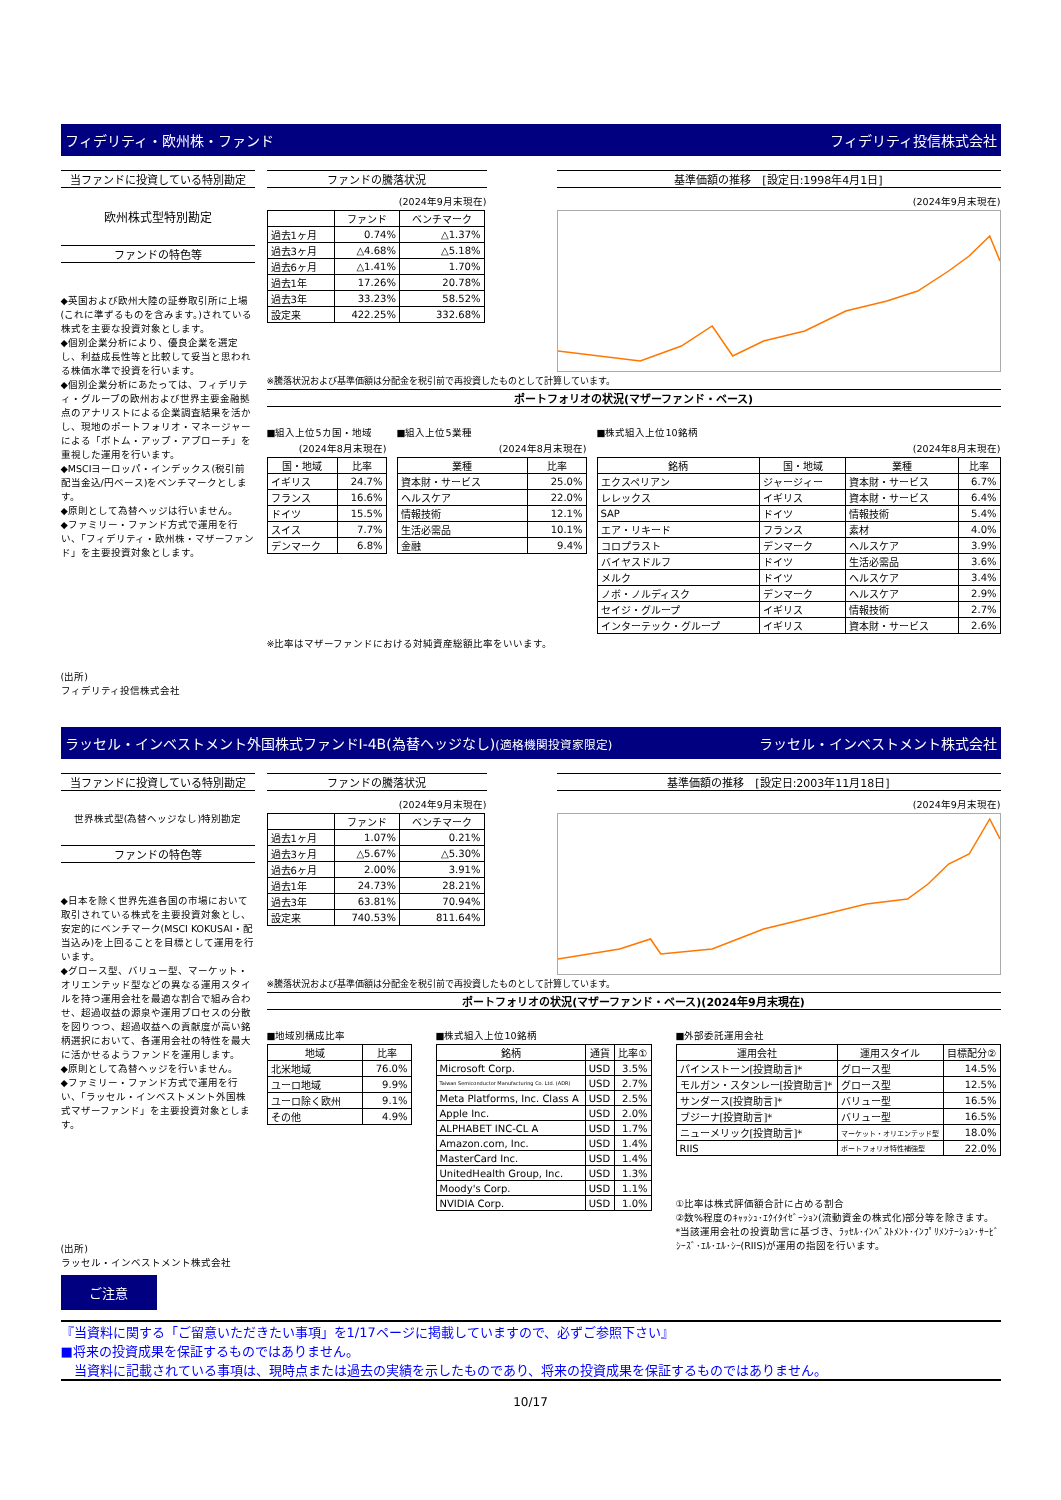フィデリティ・欧州株・ファンド フィデリティ投信株式会社
当ファンドに投資している特別勘定
欧州株式型特別勘定
ファンドの特色等
◆英国および欧州大陸の証券取引所に上場(これに準ずるものを含みます。)されている株式を主要な投資対象とします。
◆個別企業分析により、優良企業を選定し、利益成長性等と比較して妥当と思われる株価水準で投資を行います。
◆個別企業分析にあたっては、フィデリティ・グループの欧州および世界主要金融拠点のアナリストによる企業調査結果を活かし、現地のポートフォリオ・マネージャーによる「ボトム・アップ・アプローチ」を重視した運用を行います。
◆MSCIヨーロッパ・インデックス(税引前配当金込/円ベース)をベンチマークとします。
◆原則として為替ヘッジは行いません。
◆ファミリー・ファンド方式で運用を行い、「フィデリティ・欧州株・マザーファンド」を主要投資対象とします。
(出所)
フィデリティ投信株式会社
ファンドの騰落状況
(2024年9月末現在)
| | ファンド | ベンチマーク |
| --- | --- | --- |
| 過去1ヶ月 | 0.74% | △1.37% |
| 過去3ヶ月 | △4.68% | △5.18% |
| 過去6ヶ月 | △1.41% | 1.70% |
| 過去1年 | 17.26% | 20.78% |
| 過去3年 | 33.23% | 58.52% |
| 設定来 | 422.25% | 332.68% |
基準価額の推移　[設定日:1998年4月1日]
(2024年9月末現在)
※騰落状況および基準価額は分配金を税引前で再投資したものとして計算しています。
ポートフォリオの状況(マザーファンド・ベース)
■組入上位5カ国・地域
(2024年8月末現在)
| 国・地域 | 比率 |
| --- | --- |
| イギリス | 24.7% |
| フランス | 16.6% |
| ドイツ | 15.5% |
| スイス | 7.7% |
| デンマーク | 6.8% |
■組入上位5業種
(2024年8月末現在)
| 業種 | 比率 |
| --- | --- |
| 資本財・サービス | 25.0% |
| ヘルスケア | 22.0% |
| 情報技術 | 12.1% |
| 生活必需品 | 10.1% |
| 金融 | 9.4% |
■株式組入上位10銘柄
(2024年8月末現在)
| 銘柄 | 国・地域 | 業種 | 比率 |
| --- | --- | --- | --- |
| エクスペリアン | ジャージィー | 資本財・サービス | 6.7% |
| レレックス | イギリス | 資本財・サービス | 6.4% |
| SAP | ドイツ | 情報技術 | 5.4% |
| エア・リキード | フランス | 素材 | 4.0% |
| コロプラスト | デンマーク | ヘルスケア | 3.9% |
| バイヤスドルフ | ドイツ | 生活必需品 | 3.6% |
| メルク | ドイツ | ヘルスケア | 3.4% |
| ノボ・ノルディスク | デンマーク | ヘルスケア | 2.9% |
| セイジ・グループ | イギリス | 情報技術 | 2.7% |
| インターテック・グループ | イギリス | 資本財・サービス | 2.6% |
※比率はマザーファンドにおける対純資産総額比率をいいます。
ラッセル・インベストメント外国株式ファンドI-4B(為替ヘッジなし)(適格機関投資家限定) ラッセル・インベストメント株式会社
当ファンドに投資している特別勘定
世界株式型(為替ヘッジなし)特別勘定
ファンドの特色等
◆日本を除く世界先進各国の市場において取引されている株式を主要投資対象とし、安定的にベンチマーク(MSCI KOKUSAI・配当込み)を上回ることを目標として運用を行います。
◆グロース型、バリュー型、マーケット・オリエンテッド型などの異なる運用スタイルを持つ運用会社を最適な割合で組み合わせ、超過収益の源泉や運用プロセスの分散を図りつつ、超過収益への貢献度が高い銘柄選択において、各運用会社の特性を最大に活かせるようファンドを運用します。
◆原則として為替ヘッジを行いません。
◆ファミリー・ファンド方式で運用を行い、「ラッセル・インベストメント外国株式マザーファンド」を主要投資対象とします。
(出所)
ラッセル・インベストメント株式会社
ファンドの騰落状況
(2024年9月末現在)
| | ファンド | ベンチマーク |
| --- | --- | --- |
| 過去1ヶ月 | 1.07% | 0.21% |
| 過去3ヶ月 | △5.67% | △5.30% |
| 過去6ヶ月 | 2.00% | 3.91% |
| 過去1年 | 24.73% | 28.21% |
| 過去3年 | 63.81% | 70.94% |
| 設定来 | 740.53% | 811.64% |
基準価額の推移　[設定日:2003年11月18日]
(2024年9月末現在)
※騰落状況および基準価額は分配金を税引前で再投資したものとして計算しています。
ポートフォリオの状況(マザーファンド・ベース)(2024年9月末現在)
■地域別構成比率
| 地域 | 比率 |
| --- | --- |
| 北米地域 | 76.0% |
| ユーロ地域 | 9.9% |
| ユーロ除く欧州 | 9.1% |
| その他 | 4.9% |
■株式組入上位10銘柄
| 銘柄 | 通貨 | 比率① |
| --- | --- | --- |
| Microsoft Corp. | USD | 3.5% |
| Taiwan Semiconductor Manufacturing Co. Ltd. (ADR) | USD | 2.7% |
| Meta Platforms, Inc. Class A | USD | 2.5% |
| Apple Inc. | USD | 2.0% |
| ALPHABET INC-CL A | USD | 1.7% |
| Amazon.com, Inc. | USD | 1.4% |
| MasterCard Inc. | USD | 1.4% |
| UnitedHealth Group, Inc. | USD | 1.3% |
| Moody's Corp. | USD | 1.1% |
| NVIDIA Corp. | USD | 1.0% |
■外部委託運用会社
| 運用会社 | 運用スタイル | 目標配分② |
| --- | --- | --- |
| パインストーン[投資助言]* | グロース型 | 14.5% |
| モルガン・スタンレー[投資助言]* | グロース型 | 12.5% |
| サンダース[投資助言]* | バリュー型 | 16.5% |
| ブジーナ[投資助言]* | バリュー型 | 16.5% |
| ニューメリック[投資助言]* | マーケット・オリエンテッド型 | 18.0% |
| RIIS | ポートフォリオ特性補強型 | 22.0% |
①比率は株式評価額合計に占める割合
②数%程度のｷｬｯｼｭ･ｴｸｲﾀｲｾﾞｰｼｮﾝ(流動資金の株式化)部分等を除きます。
*当該運用会社の投資助言に基づき、ﾗｯｾﾙ･ｲﾝﾍﾞｽﾄﾒﾝﾄ･ｲﾝﾌﾟﾘﾒﾝﾃｰｼｮﾝ･ｻｰﾋﾞｼｰｽﾞ･ｴﾙ･ｴﾙ･ｼｰ(RIIS)が運用の指図を行います。
ご注意
『当資料に関する「ご留意いただきたい事項」を1/17ページに掲載していますので、必ずご参照下さい』
■将来の投資成果を保証するものではありません。
　当資料に記載されている事項は、現時点または過去の実績を示したものであり、将来の投資成果を保証するものではありません。
10/17